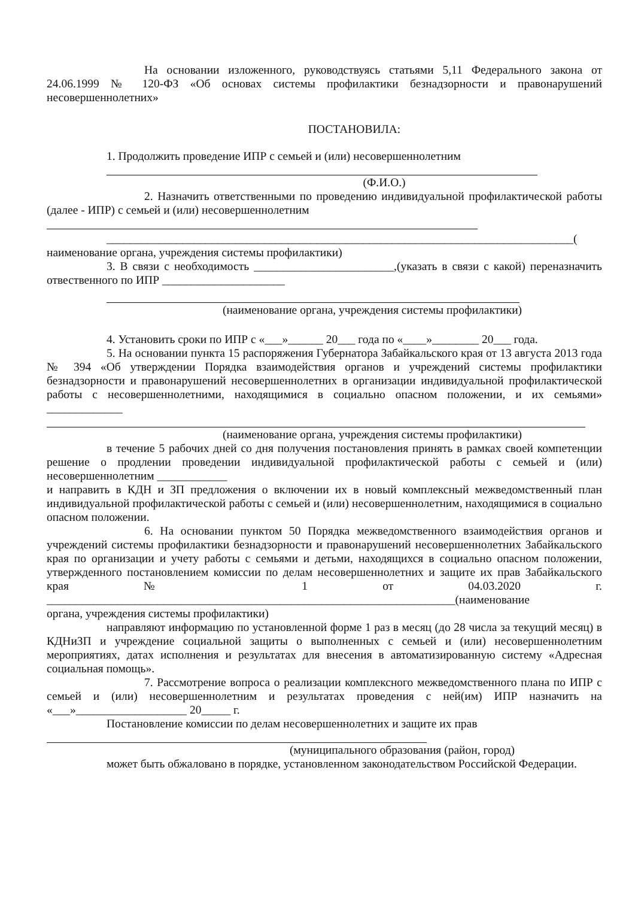На основании изложенного, руководствуясь статьями 5,11 Федерального закона от 24.06.1999 № 120-ФЗ «Об основах системы профилактики безнадзорности и правонарушений несовершеннолетних»
ПОСТАНОВИЛА:
1. Продолжить проведение ИПР с семьей и (или) несовершеннолетним
(Ф.И.О.)
2. Назначить ответственными по проведению индивидуальной профилактической работы (далее - ИПР) с семьей и (или) несовершеннолетним
________________________________________________________________________________(
наименование органа, учреждения системы профилактики)
3. В связи с необходимость ________________________,(указать в связи с какой) переназначить отвественного по ИПР _____________________
(наименование органа, учреждения системы профилактики)
4. Установить сроки по ИПР с «___»______ 20___ года по «____»________ 20___ года.
5. На основании пункта 15 распоряжения Губернатора Забайкальского края от 13 августа 2013 года № 394 «Об утверждении Порядка взаимодействия органов и учреждений системы профилактики безнадзорности и правонарушений несовершеннолетних в организации индивидуальной профилактической работы с несовершеннолетними, находящимися в социально опасном положении, и их семьями» _____________
(наименование органа, учреждения системы профилактики)
в течение 5 рабочих дней со дня получения постановления принять в рамках своей компетенции решение о продлении проведении индивидуальной профилактической работы с семьей и (или) несовершеннолетним ____________
и направить в КДН и ЗП предложения о включении их в новый комплексный межведомственный план индивидуальной профилактической работы с семьей и (или) несовершеннолетним, находящимися в социально опасном положении.
6. На основании пунктом 50 Порядка межведомственного взаимодействия органов и учреждений системы профилактики безнадзорности и правонарушений несовершеннолетних Забайкальского края по организации и учету работы с семьями и детьми, находящихся в социально опасном положении, утвержденного постановлением комиссии по делам несовершеннолетних и защите их прав Забайкальского края № 1 от 04.03.2020 г. ______________________________________________________________________(наименование
органа, учреждения системы профилактики)
направляют информацию по установленной форме 1 раз в месяц (до 28 числа за текущий месяц) в КДНиЗП и учреждение социальной защиты о выполненных с семьей и (или) несовершеннолетним мероприятиях, датах исполнения и результатах для внесения в автоматизированную систему «Адресная социальная помощь».
7. Рассмотрение вопроса о реализации комплексного межведомственного плана по ИПР с семьей и (или) несовершеннолетним и результатах проведения с ней(им) ИПР назначить на «___»___________________ 20_____ г.
Постановление комиссии по делам несовершеннолетних и защите их прав
(муниципального образования (район, город)
может быть обжаловано в порядке, установленном законодательством Российской Федерации.